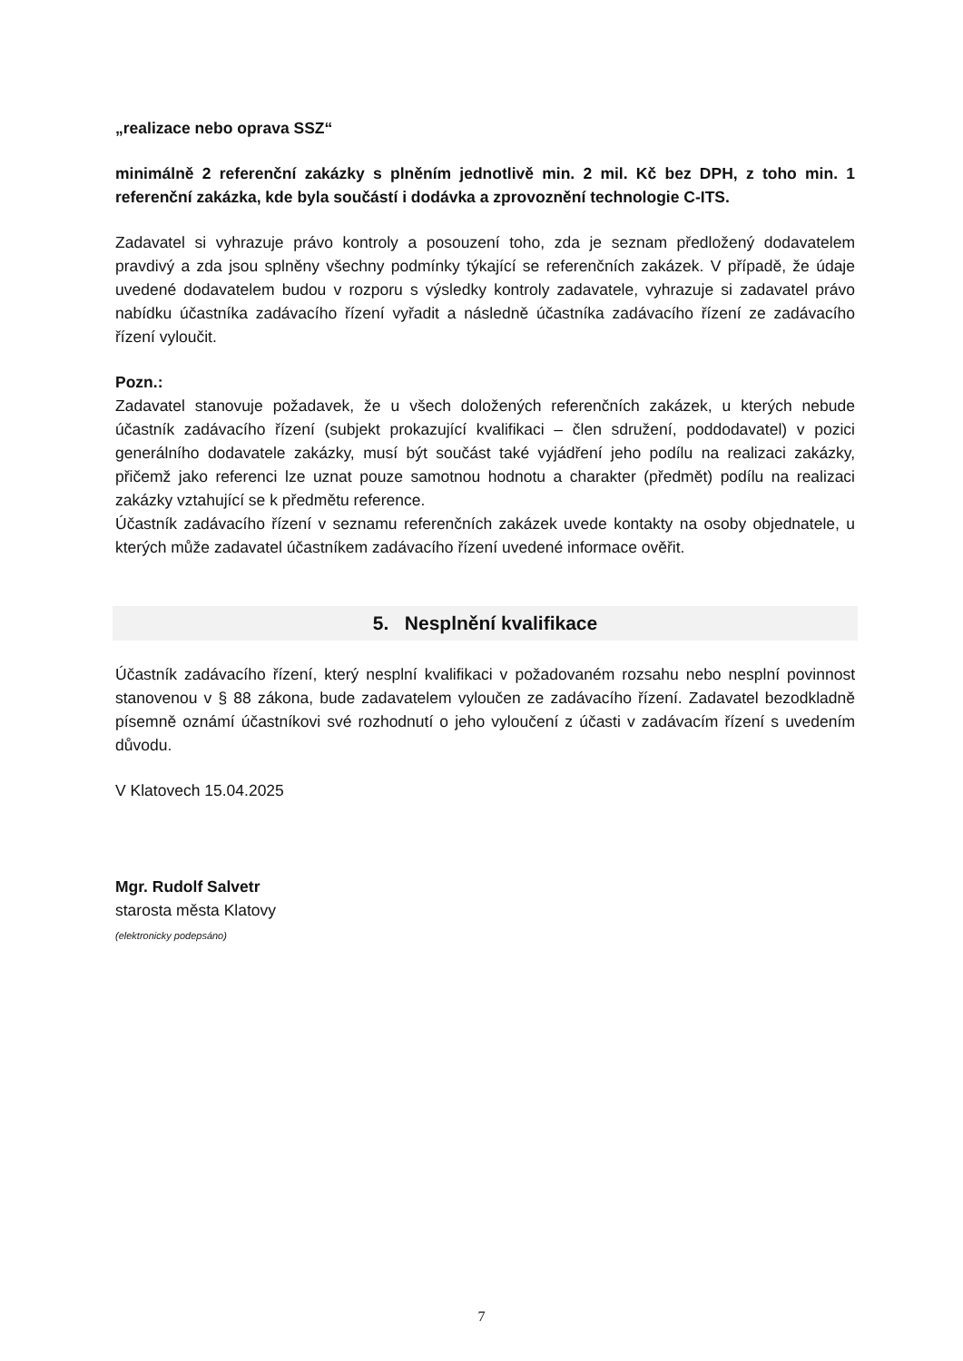„realizace nebo oprava SSZ“
minimálně 2 referenční zakázky s plněním jednotlivě min. 2 mil. Kč bez DPH, z toho min. 1 referenční zakázka, kde byla součástí i dodávka a zprovoznění technologie C-ITS.
Zadavatel si vyhrazuje právo kontroly a posouzení toho, zda je seznam předložený dodavatelem pravdivý a zda jsou splněny všechny podmínky týkající se referenčních zakázek. V případě, že údaje uvedené dodavatelem budou v rozporu s výsledky kontroly zadavatele, vyhrazuje si zadavatel právo nabídku účastníka zadávacího řízení vyřadit a následně účastníka zadávacího řízení ze zadávacího řízení vyloučit.
Pozn.:
Zadavatel stanovuje požadavek, že u všech doložených referenčních zakázek, u kterých nebude účastník zadávacího řízení (subjekt prokazující kvalifikaci – člen sdružení, poddodavatel) v pozici generálního dodavatele zakázky, musí být součást také vyjádření jeho podílu na realizaci zakázky, přičemž jako referenci lze uznat pouze samotnou hodnotu a charakter (předmět) podílu na realizaci zakázky vztahující se k předmětu reference.
Účastník zadávacího řízení v seznamu referenčních zakázek uvede kontakty na osoby objednatele, u kterých může zadavatel účastníkem zadávacího řízení uvedené informace ověřit.
5. Nesplnění kvalifikace
Účastník zadávacího řízení, který nesplní kvalifikaci v požadovaném rozsahu nebo nesplní povinnost stanovenou v § 88 zákona, bude zadavatelem vyloučen ze zadávacího řízení. Zadavatel bezodkladně písemně oznámí účastníkovi své rozhodnutí o jeho vyloučení z účasti v zadávacím řízení s uvedením důvodu.
V Klatovech 15.04.2025
Mgr. Rudolf Salvetr
starosta města Klatovy
(elektronicky podepsáno)
7